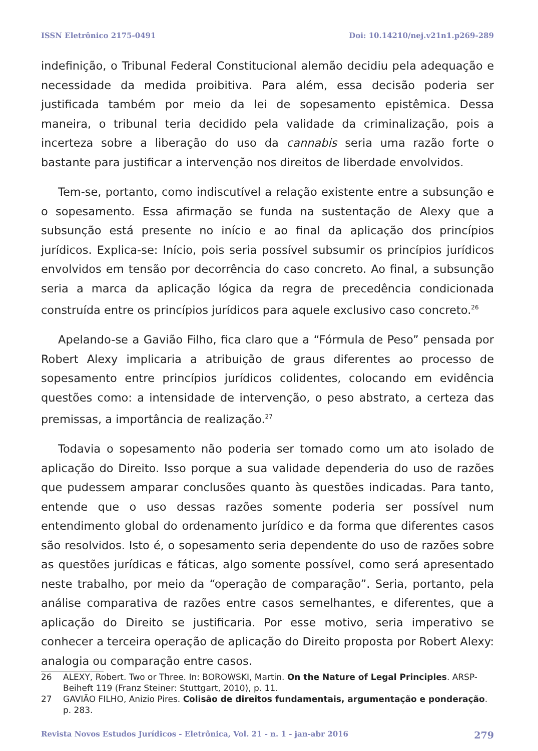ISSN Eletrônico 2175-0491 Doi: 10.14210/nej.v21n1.p269-289
indefinição, o Tribunal Federal Constitucional alemão decidiu pela adequação e necessidade da medida proibitiva. Para além, essa decisão poderia ser justificada também por meio da lei de sopesamento epistêmica. Dessa maneira, o tribunal teria decidido pela validade da criminalização, pois a incerteza sobre a liberação do uso da cannabis seria uma razão forte o bastante para justificar a intervenção nos direitos de liberdade envolvidos.
Tem-se, portanto, como indiscutível a relação existente entre a subsunção e o sopesamento. Essa afirmação se funda na sustentação de Alexy que a subsunção está presente no início e ao final da aplicação dos princípios jurídicos. Explica-se: Início, pois seria possível subsumir os princípios jurídicos envolvidos em tensão por decorrência do caso concreto. Ao final, a subsunção seria a marca da aplicação lógica da regra de precedência condicionada construída entre os princípios jurídicos para aquele exclusivo caso concreto.<sup>26</sup>
Apelando-se a Gavião Filho, fica claro que a “Fórmula de Peso” pensada por Robert Alexy implicaria a atribuição de graus diferentes ao processo de sopesamento entre princípios jurídicos colidentes, colocando em evidência questões como: a intensidade de intervenção, o peso abstrato, a certeza das premissas, a importância de realização.<sup>27</sup>
Todavia o sopesamento não poderia ser tomado como um ato isolado de aplicação do Direito. Isso porque a sua validade dependeria do uso de razões que pudessem amparar conclusões quanto às questões indicadas. Para tanto, entende que o uso dessas razões somente poderia ser possível num entendimento global do ordenamento jurídico e da forma que diferentes casos são resolvidos. Isto é, o sopesamento seria dependente do uso de razões sobre as questões jurídicas e fáticas, algo somente possível, como será apresentado neste trabalho, por meio da “operação de comparação”. Seria, portanto, pela análise comparativa de razões entre casos semelhantes, e diferentes, que a aplicação do Direito se justificaria. Por esse motivo, seria imperativo se conhecer a terceira operação de aplicação do Direito proposta por Robert Alexy: analogia ou comparação entre casos.
26 ALEXY, Robert. Two or Three. In: BOROWSKI, Martin. On the Nature of Legal Principles. ARSP-Beiheft 119 (Franz Steiner: Stuttgart, 2010), p. 11.
27 GAVIÃO FILHO, Anizio Pires. Colisão de direitos fundamentais, argumentação e ponderação. p. 283.
Revista Novos Estudos Jurídicos - Eletrônica, Vol. 21 - n. 1 - jan-abr 2016 279